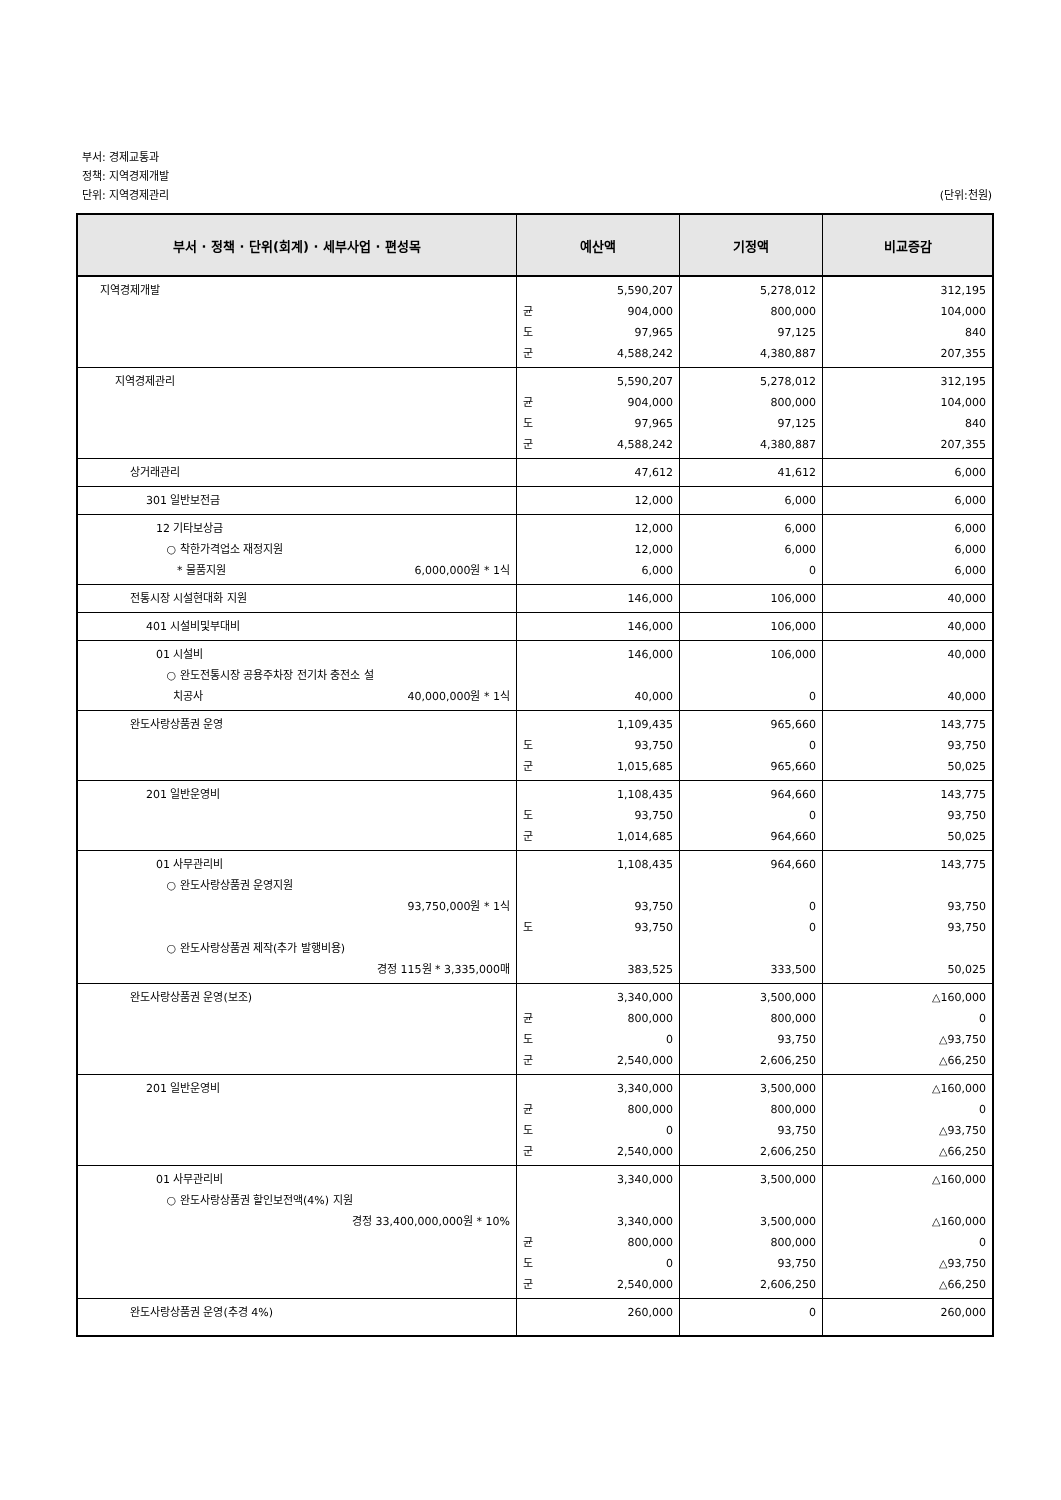부서: 경제교통과
정책: 지역경제개발
단위: 지역경제관리 (단위:천원)
| 부서 · 정책 · 단위(회계) · 세부사업 · 편성목 | 예산액 | 기정액 | 비교증감 |
| --- | --- | --- | --- |
| 지역경제개발 | 5,590,207 균 904,000 도 97,965 군 4,588,242 | 5,278,012 800,000 97,125 4,380,887 | 312,195 104,000 840 207,355 |
| 지역경제관리 | 5,590,207 균 904,000 도 97,965 군 4,588,242 | 5,278,012 800,000 97,125 4,380,887 | 312,195 104,000 840 207,355 |
| 상거래관리 | 47,612 | 41,612 | 6,000 |
| 301 일반보전금 | 12,000 | 6,000 | 6,000 |
| 12 기타보상금 ○ 착한가격업소 재정지원 * 물품지원 6,000,000원 * 1식 | 12,000 12,000 6,000 | 6,000 6,000 0 | 6,000 6,000 6,000 |
| 전통시장 시설현대화 지원 | 146,000 | 106,000 | 40,000 |
| 401 시설비및부대비 | 146,000 | 106,000 | 40,000 |
| 01 시설비 ○ 완도전통시장 공용주차장 전기차 충전소 설 치공사 40,000,000원 * 1식 | 146,000 40,000 | 106,000 0 | 40,000 40,000 |
| 완도사랑상품권 운영 | 1,109,435 도 93,750 군 1,015,685 | 965,660 0 965,660 | 143,775 93,750 50,025 |
| 201 일반운영비 | 1,108,435 도 93,750 군 1,014,685 | 964,660 0 964,660 | 143,775 93,750 50,025 |
| 01 사무관리비 ○ 완도사랑상품권 운영지원 93,750,000원 * 1식 ○ 완도사랑상품권 제작(추가 발행비용) 경정 115원 * 3,335,000매 | 1,108,435 93,750 도 93,750 383,525 | 964,660 0 0 333,500 | 143,775 93,750 93,750 50,025 |
| 완도사랑상품권 운영(보조) | 3,340,000 균 800,000 도 0 군 2,540,000 | 3,500,000 800,000 93,750 2,606,250 | △160,000 0 △93,750 △66,250 |
| 201 일반운영비 | 3,340,000 균 800,000 도 0 군 2,540,000 | 3,500,000 800,000 93,750 2,606,250 | △160,000 0 △93,750 △66,250 |
| 01 사무관리비 ○ 완도사랑상품권 할인보전액(4%) 지원 경정 33,400,000,000원 * 10% | 3,340,000 3,340,000 균 800,000 도 0 군 2,540,000 | 3,500,000 3,500,000 800,000 93,750 2,606,250 | △160,000 △160,000 0 △93,750 △66,250 |
| 완도사랑상품권 운영(추경 4%) | 260,000 | 0 | 260,000 |